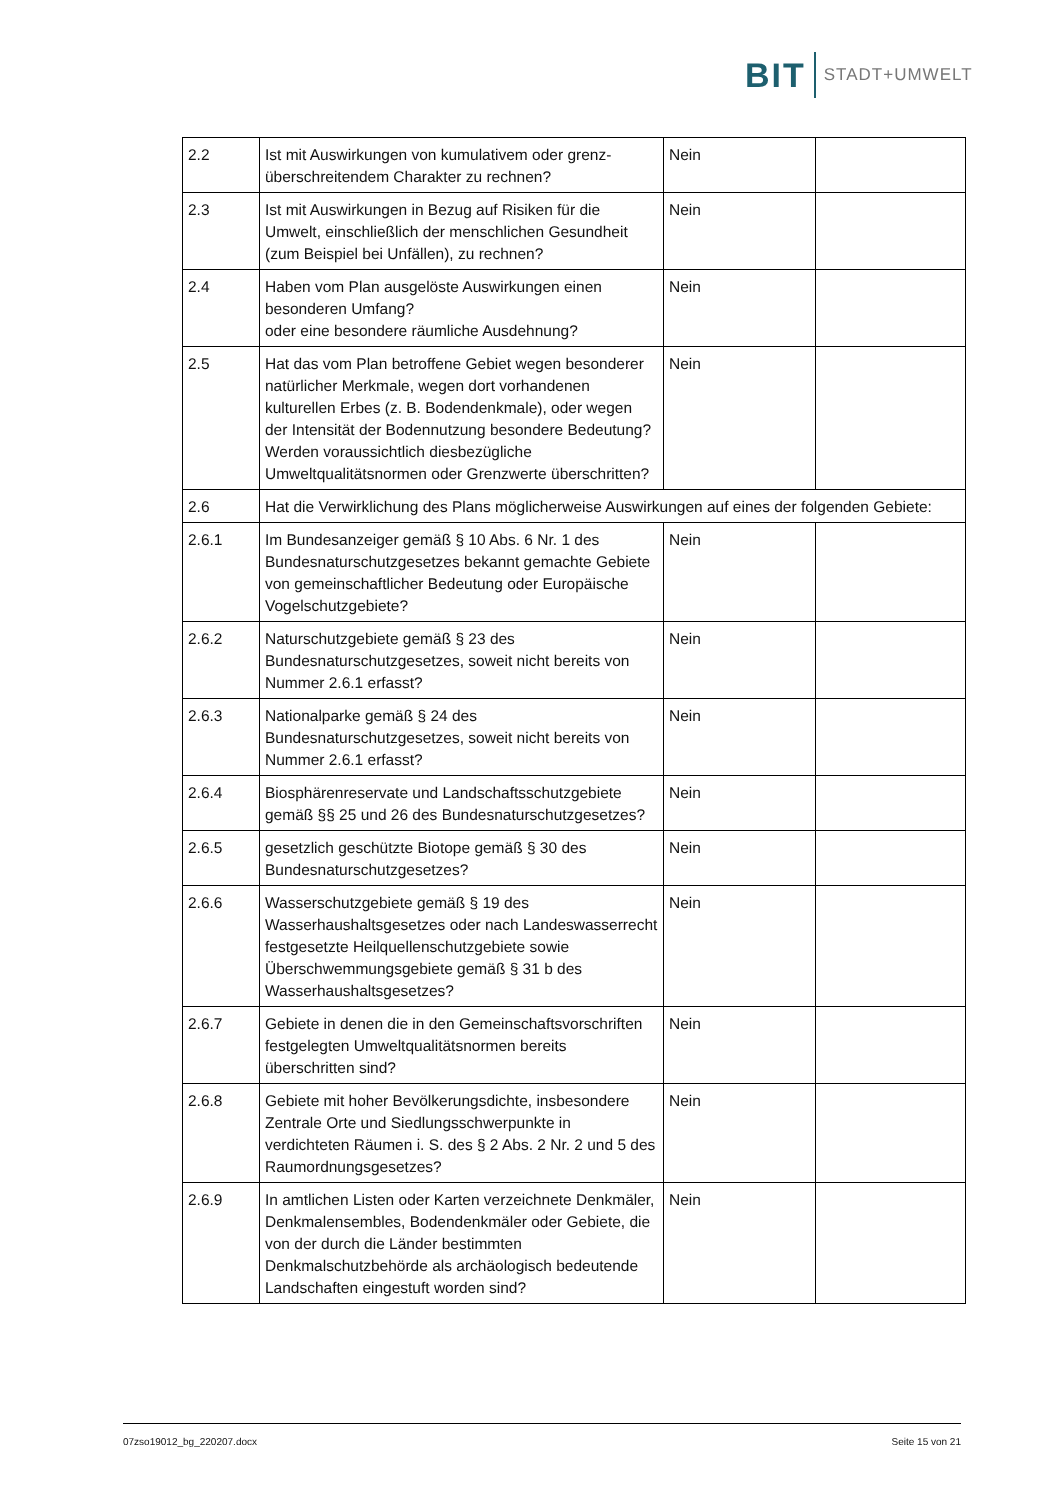BIT STADT+UMWELT
| 2.2 | Ist mit Auswirkungen von kumulativem oder grenz­überschreitendem Charakter zu rechnen? | Nein | |
| 2.3 | Ist mit Auswirkungen in Bezug auf Risiken für die Umwelt, einschließlich der menschlichen Gesundheit (zum Beispiel bei Unfällen), zu rechnen? | Nein | |
| 2.4 | Haben vom Plan ausgelöste Auswirkungen einen besonderen Umfang? oder eine besondere räumliche Ausdehnung? | Nein | |
| 2.5 | Hat das vom Plan betroffene Gebiet wegen besonderer natürlicher Merkmale, wegen dort vorhandenen kulturellen Erbes (z. B. Bodendenkmale), oder wegen der Intensität der Bodennutzung besondere Bedeutung? Werden voraussichtlich diesbezügliche Umweltqualitätsnormen oder Grenzwerte überschritten? | Nein | |
| 2.6 | Hat die Verwirklichung des Plans möglicherweise Auswirkungen auf eines der folgenden Gebiete: | | |
| 2.6.1 | Im Bundesanzeiger gemäß § 10 Abs. 6 Nr. 1 des Bundesnaturschutzgesetzes bekannt gemachte Gebiete von gemeinschaftlicher Bedeutung oder Europäische Vogelschutzgebiete? | Nein | |
| 2.6.2 | Naturschutzgebiete gemäß § 23 des Bundesnaturschutzgesetzes, soweit nicht bereits von Nummer 2.6.1 erfasst? | Nein | |
| 2.6.3 | Nationalparke gemäß § 24 des Bundesnaturschutzgesetzes, soweit nicht bereits von Nummer 2.6.1 erfasst? | Nein | |
| 2.6.4 | Biosphärenreservate und Landschaftsschutzgebiete gemäß §§ 25 und 26 des Bundesnaturschutzgesetzes? | Nein | |
| 2.6.5 | gesetzlich geschützte Biotope gemäß § 30 des Bundesnaturschutzgesetzes? | Nein | |
| 2.6.6 | Wasserschutzgebiete gemäß § 19 des Wasserhaushaltsgesetzes oder nach Landeswasserrecht festgesetzte Heilquellenschutzgebiete sowie Überschwemmungsgebiete gemäß § 31 b des Wasserhaushaltsgesetzes? | Nein | |
| 2.6.7 | Gebiete in denen die in den Gemeinschaftsvorschriften festgelegten Umweltqualitätsnormen bereits überschritten sind? | Nein | |
| 2.6.8 | Gebiete mit hoher Bevölkerungsdichte, insbesondere Zentrale Orte und Siedlungsschwerpunkte in verdichteten Räumen i. S. des § 2 Abs. 2 Nr. 2 und 5 des Raumordnungsgesetzes? | Nein | |
| 2.6.9 | In amtlichen Listen oder Karten verzeichnete Denkmäler, Denkmalensembles, Bodendenkmäler oder Gebiete, die von der durch die Länder bestimmten Denkmalschutzbehörde als archäologisch bedeutende Landschaften eingestuft worden sind? | Nein | |
07zso19012_bg_220207.docx Seite 15 von 21